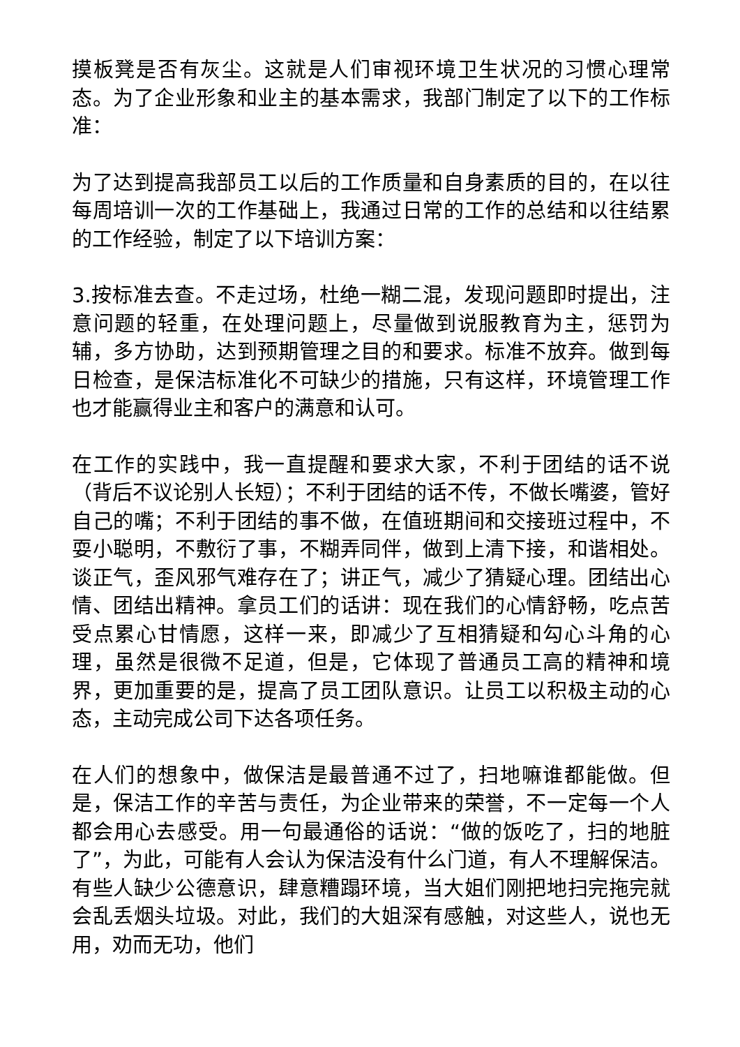摸板凳是否有灰尘。这就是人们审视环境卫生状况的习惯心理常态。为了企业形象和业主的基本需求，我部门制定了以下的工作标准：
为了达到提高我部员工以后的工作质量和自身素质的目的，在以往每周培训一次的工作基础上，我通过日常的工作的总结和以往结累的工作经验，制定了以下培训方案：
3.按标准去查。不走过场，杜绝一糊二混，发现问题即时提出，注意问题的轻重，在处理问题上，尽量做到说服教育为主，惩罚为辅，多方协助，达到预期管理之目的和要求。标准不放弃。做到每日检查，是保洁标准化不可缺少的措施，只有这样，环境管理工作也才能赢得业主和客户的满意和认可。
在工作的实践中，我一直提醒和要求大家，不利于团结的话不说（背后不议论别人长短）；不利于团结的话不传，不做长嘴婆，管好自己的嘴；不利于团结的事不做，在值班期间和交接班过程中，不耍小聪明，不敷衍了事，不糊弄同伴，做到上清下接，和谐相处。谈正气，歪风邪气难存在了；讲正气，减少了猜疑心理。团结出心情、团结出精神。拿员工们的话讲：现在我们的心情舒畅，吃点苦受点累心甘情愿，这样一来，即减少了互相猜疑和勾心斗角的心理，虽然是很微不足道，但是，它体现了普通员工高的精神和境界，更加重要的是，提高了员工团队意识。让员工以积极主动的心态，主动完成公司下达各项任务。
在人们的想象中，做保洁是最普通不过了，扫地嘛谁都能做。但是，保洁工作的辛苦与责任，为企业带来的荣誉，不一定每一个人都会用心去感受。用一句最通俗的话说：“做的饭吃了，扫的地脏了”，为此，可能有人会认为保洁没有什么门道，有人不理解保洁。有些人缺少公德意识，肆意糟蹋环境，当大姐们刚把地扫完拖完就会乱丢烟头垃圾。对此，我们的大姐深有感触，对这些人，说也无用，劝而无功，他们